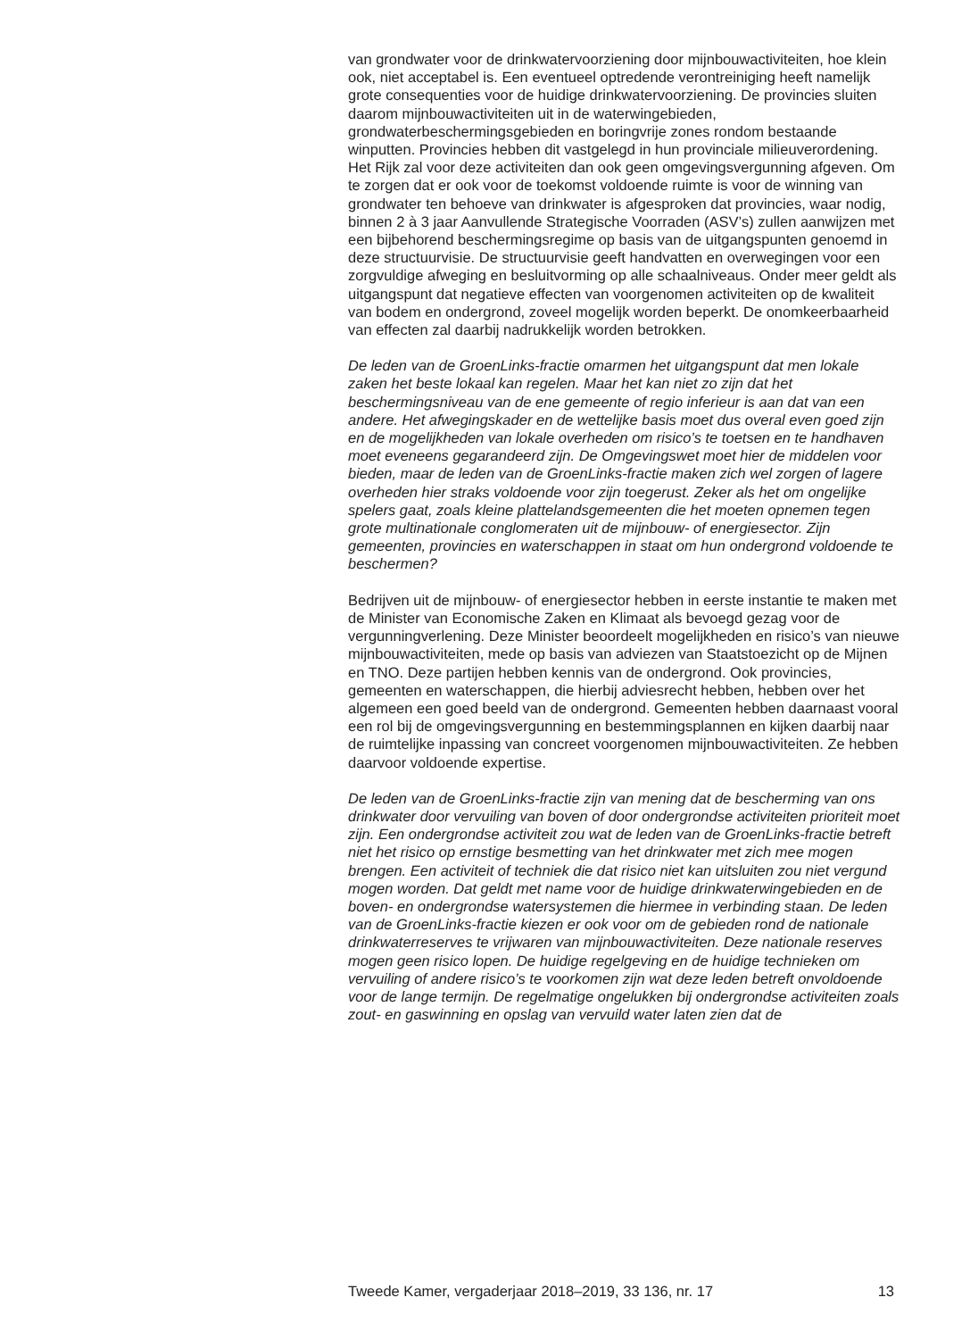van grondwater voor de drinkwatervoorziening door mijnbouwactiviteiten, hoe klein ook, niet acceptabel is. Een eventueel optredende verontreiniging heeft namelijk grote consequenties voor de huidige drinkwatervoorziening. De provincies sluiten daarom mijnbouwactiviteiten uit in de waterwingebieden, grondwaterbeschermingsgebieden en boringvrije zones rondom bestaande winputten. Provincies hebben dit vastgelegd in hun provinciale milieuverordening. Het Rijk zal voor deze activiteiten dan ook geen omgevingsvergunning afgeven. Om te zorgen dat er ook voor de toekomst voldoende ruimte is voor de winning van grondwater ten behoeve van drinkwater is afgesproken dat provincies, waar nodig, binnen 2 à 3 jaar Aanvullende Strategische Voorraden (ASV’s) zullen aanwijzen met een bijbehorend beschermingsregime op basis van de uitgangspunten genoemd in deze structuurvisie. De structuurvisie geeft handvatten en overwegingen voor een zorgvuldige afweging en besluitvorming op alle schaalniveaus. Onder meer geldt als uitgangspunt dat negatieve effecten van voorgenomen activiteiten op de kwaliteit van bodem en ondergrond, zoveel mogelijk worden beperkt. De onomkeerbaarheid van effecten zal daarbij nadrukkelijk worden betrokken.
De leden van de GroenLinks-fractie omarmen het uitgangspunt dat men lokale zaken het beste lokaal kan regelen. Maar het kan niet zo zijn dat het beschermingsniveau van de ene gemeente of regio inferieur is aan dat van een andere. Het afwegingskader en de wettelijke basis moet dus overal even goed zijn en de mogelijkheden van lokale overheden om risico’s te toetsen en te handhaven moet eveneens gegarandeerd zijn. De Omgevingswet moet hier de middelen voor bieden, maar de leden van de GroenLinks-fractie maken zich wel zorgen of lagere overheden hier straks voldoende voor zijn toegerust. Zeker als het om ongelijke spelers gaat, zoals kleine plattelandsgemeenten die het moeten opnemen tegen grote multinationale conglomeraten uit de mijnbouw- of energiesector. Zijn gemeenten, provincies en waterschappen in staat om hun ondergrond voldoende te beschermen?
Bedrijven uit de mijnbouw- of energiesector hebben in eerste instantie te maken met de Minister van Economische Zaken en Klimaat als bevoegd gezag voor de vergunningverlening. Deze Minister beoordeelt mogelijkheden en risico’s van nieuwe mijnbouwactiviteiten, mede op basis van adviezen van Staatstoezicht op de Mijnen en TNO. Deze partijen hebben kennis van de ondergrond. Ook provincies, gemeenten en waterschappen, die hierbij adviesrecht hebben, hebben over het algemeen een goed beeld van de ondergrond. Gemeenten hebben daarnaast vooral een rol bij de omgevingsvergunning en bestemmingsplannen en kijken daarbij naar de ruimtelijke inpassing van concreet voorgenomen mijnbouwactiviteiten. Ze hebben daarvoor voldoende expertise.
De leden van de GroenLinks-fractie zijn van mening dat de bescherming van ons drinkwater door vervuiling van boven of door ondergrondse activiteiten prioriteit moet zijn. Een ondergrondse activiteit zou wat de leden van de GroenLinks-fractie betreft niet het risico op ernstige besmetting van het drinkwater met zich mee mogen brengen. Een activiteit of techniek die dat risico niet kan uitsluiten zou niet vergund mogen worden. Dat geldt met name voor de huidige drinkwaterwingebieden en de boven- en ondergrondse watersystemen die hiermee in verbinding staan. De leden van de GroenLinks-fractie kiezen er ook voor om de gebieden rond de nationale drinkwaterreserves te vrijwaren van mijnbouwactiviteiten. Deze nationale reserves mogen geen risico lopen. De huidige regelgeving en de huidige technieken om vervuiling of andere risico’s te voorkomen zijn wat deze leden betreft onvoldoende voor de lange termijn. De regelmatige ongelukken bij ondergrondse activiteiten zoals zout- en gaswinning en opslag van vervuild water laten zien dat de
Tweede Kamer, vergaderjaar 2018–2019, 33 136, nr. 17 13